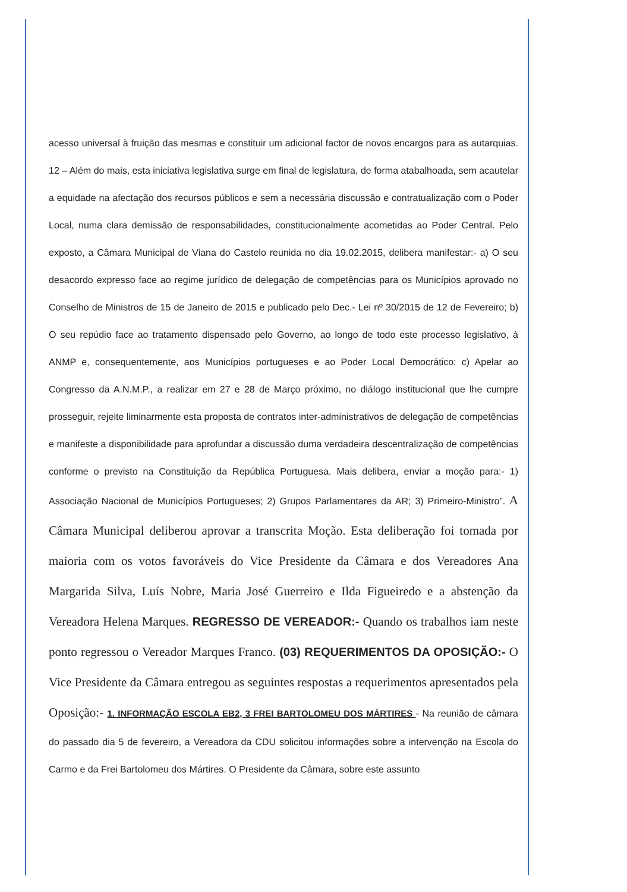acesso universal à fruição das mesmas e constituir um adicional factor de novos encargos para as autarquias. 12 – Além do mais, esta iniciativa legislativa surge em final de legislatura, de forma atabalhoada, sem acautelar a equidade na afectação dos recursos públicos e sem a necessária discussão e contratualização com o Poder Local, numa clara demissão de responsabilidades, constitucionalmente acometidas ao Poder Central. Pelo exposto, a Câmara Municipal de Viana do Castelo reunida no dia 19.02.2015, delibera manifestar:- a) O seu desacordo expresso face ao regime jurídico de delegação de competências para os Municípios aprovado no Conselho de Ministros de 15 de Janeiro de 2015 e publicado pelo Dec.- Lei nº 30/2015 de 12 de Fevereiro; b) O seu repúdio face ao tratamento dispensado pelo Governo, ao longo de todo este processo legislativo, à ANMP e, consequentemente, aos Municípios portugueses e ao Poder Local Democrático; c) Apelar ao Congresso da A.N.M.P., a realizar em 27 e 28 de Março próximo, no diálogo institucional que lhe cumpre prosseguir, rejeite liminarmente esta proposta de contratos inter-administrativos de delegação de competências e manifeste a disponibilidade para aprofundar a discussão duma verdadeira descentralização de competências conforme o previsto na Constituição da República Portuguesa. Mais delibera, enviar a moção para:- 1) Associação Nacional de Municípios Portugueses; 2) Grupos Parlamentares da AR; 3) Primeiro-Ministro”. A Câmara Municipal deliberou aprovar a transcrita Moção. Esta deliberação foi tomada por maioria com os votos favoráveis do Vice Presidente da Câmara e dos Vereadores Ana Margarida Silva, Luís Nobre, Maria José Guerreiro e Ilda Figueiredo e a abstenção da Vereadora Helena Marques. REGRESSO DE VEREADOR:- Quando os trabalhos iam neste ponto regressou o Vereador Marques Franco. (03) REQUERIMENTOS DA OPOSIÇÃO:- O Vice Presidente da Câmara entregou as seguintes respostas a requerimentos apresentados pela Oposição:- 1. INFORMAÇÃO ESCOLA EB2, 3 FREI BARTOLOMEU DOS MÁRTIRES - Na reunião de câmara do passado dia 5 de fevereiro, a Vereadora da CDU solicitou informações sobre a intervenção na Escola do Carmo e da Frei Bartolomeu dos Mártires. O Presidente da Câmara, sobre este assunto